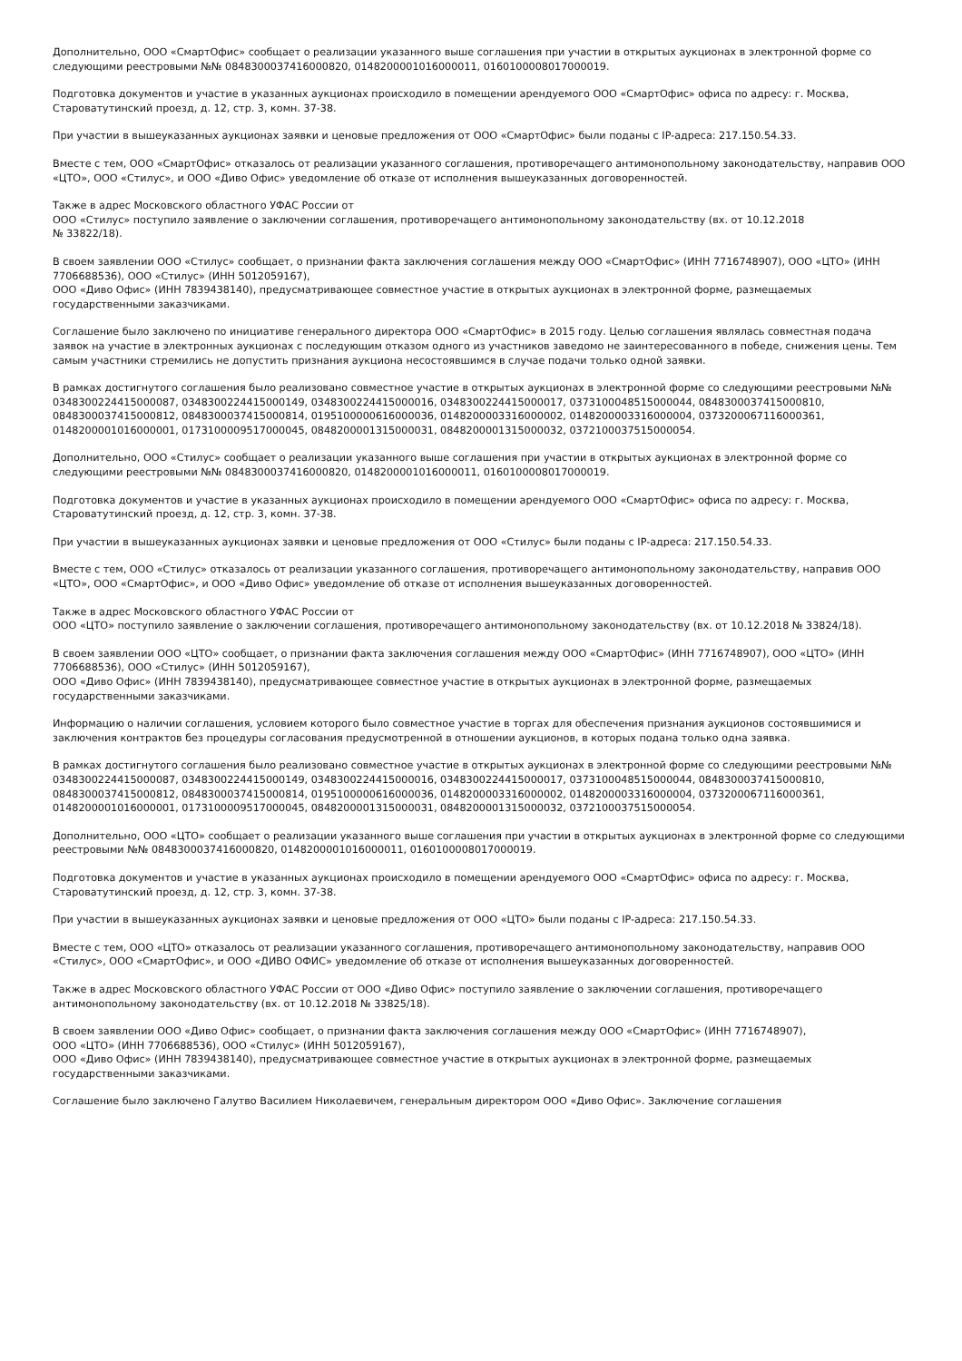Дополнительно, ООО «СмартОфис» сообщает о реализации указанного выше соглашения при участии в открытых аукционах в электронной форме со следующими реестровыми №№ 0848300037416000820, 0148200001016000011, 0160100008017000019.
Подготовка документов и участие в указанных аукционах происходило в помещении арендуемого ООО «СмартОфис» офиса по адресу: г. Москва, Староватутинский проезд, д. 12, стр. 3, комн. 37-38.
При участии в вышеуказанных аукционах заявки и ценовые предложения от ООО «СмартОфис» были поданы с IP-адреса: 217.150.54.33.
Вместе с тем, ООО «СмартОфис» отказалось от реализации указанного соглашения, противоречащего антимонопольному законодательству, направив ООО «ЦТО», ООО «Стилус», и ООО «Диво Офис» уведомление об отказе от исполнения вышеуказанных договоренностей.
Также в адрес Московского областного УФАС России от
ООО «Стилус» поступило заявление о заключении соглашения, противоречащего антимонопольному законодательству (вх. от 10.12.2018
№ 33822/18).
В своем заявлении ООО «Стилус» сообщает, о признании факта заключения соглашения между ООО «СмартОфис» (ИНН 7716748907), ООО «ЦТО» (ИНН 7706688536), ООО «Стилус» (ИНН 5012059167),
ООО «Диво Офис» (ИНН 7839438140), предусматривающее совместное участие в открытых аукционах в электронной форме, размещаемых государственными заказчиками.
Соглашение было заключено по инициативе генерального директора ООО «СмартОфис» в 2015 году. Целью соглашения являлась совместная подача заявок на участие в электронных аукционах с последующим отказом одного из участников заведомо не заинтересованного в победе, снижения цены. Тем самым участники стремились не допустить признания аукциона несостоявшимся в случае подачи только одной заявки.
В рамках достигнутого соглашения было реализовано совместное участие в открытых аукционах в электронной форме со следующими реестровыми №№ 0348300224415000087, 0348300224415000149, 0348300224415000016, 0348300224415000017, 0373100048515000044, 0848300037415000810, 0848300037415000812, 0848300037415000814, 0195100000616000036, 0148200003316000002, 0148200003316000004, 0373200067116000361, 0148200001016000001, 0173100009517000045, 0848200001315000031, 0848200001315000032, 0372100037515000054.
Дополнительно, ООО «Стилус» сообщает о реализации указанного выше соглашения при участии в открытых аукционах в электронной форме со следующими реестровыми №№ 0848300037416000820, 0148200001016000011, 0160100008017000019.
Подготовка документов и участие в указанных аукционах происходило в помещении арендуемого ООО «СмартОфис» офиса по адресу: г. Москва, Староватутинский проезд, д. 12, стр. 3, комн. 37-38.
При участии в вышеуказанных аукционах заявки и ценовые предложения от ООО «Стилус» были поданы с IP-адреса: 217.150.54.33.
Вместе с тем, ООО «Стилус» отказалось от реализации указанного соглашения, противоречащего антимонопольному законодательству, направив ООО «ЦТО», ООО «СмартОфис», и ООО «Диво Офис» уведомление об отказе от исполнения вышеуказанных договоренностей.
Также в адрес Московского областного УФАС России от
ООО «ЦТО» поступило заявление о заключении соглашения, противоречащего антимонопольному законодательству (вх. от 10.12.2018 № 33824/18).
В своем заявлении ООО «ЦТО» сообщает, о признании факта заключения соглашения между ООО «СмартОфис» (ИНН 7716748907), ООО «ЦТО» (ИНН 7706688536), ООО «Стилус» (ИНН 5012059167),
ООО «Диво Офис» (ИНН 7839438140), предусматривающее совместное участие в открытых аукционах в электронной форме, размещаемых государственными заказчиками.
Информацию о наличии соглашения, условием которого было совместное участие в торгах для обеспечения признания аукционов состоявшимися и заключения контрактов без процедуры согласования предусмотренной в отношении аукционов, в которых подана только одна заявка.
В рамках достигнутого соглашения было реализовано совместное участие в открытых аукционах в электронной форме со следующими реестровыми №№ 0348300224415000087, 0348300224415000149, 0348300224415000016, 0348300224415000017, 0373100048515000044, 0848300037415000810, 0848300037415000812, 0848300037415000814, 0195100000616000036, 0148200003316000002, 0148200003316000004, 0373200067116000361, 0148200001016000001, 0173100009517000045, 0848200001315000031, 0848200001315000032, 0372100037515000054.
Дополнительно, ООО «ЦТО» сообщает о реализации указанного выше соглашения при участии в открытых аукционах в электронной форме со следующими реестровыми №№ 0848300037416000820, 0148200001016000011, 0160100008017000019.
Подготовка документов и участие в указанных аукционах происходило в помещении арендуемого ООО «СмартОфис» офиса по адресу: г. Москва, Староватутинский проезд, д. 12, стр. 3, комн. 37-38.
При участии в вышеуказанных аукционах заявки и ценовые предложения от ООО «ЦТО» были поданы с IP-адреса: 217.150.54.33.
Вместе с тем, ООО «ЦТО» отказалось от реализации указанного соглашения, противоречащего антимонопольному законодательству, направив ООО «Стилус», ООО «СмартОфис», и ООО «ДИВО ОФИС» уведомление об отказе от исполнения вышеуказанных договоренностей.
Также в адрес Московского областного УФАС России от ООО «Диво Офис» поступило заявление о заключении соглашения, противоречащего антимонопольному законодательству (вх. от 10.12.2018 № 33825/18).
В своем заявлении ООО «Диво Офис» сообщает, о признании факта заключения соглашения между ООО «СмартОфис» (ИНН 7716748907),
ООО «ЦТО» (ИНН 7706688536), ООО «Стилус» (ИНН 5012059167),
ООО «Диво Офис» (ИНН 7839438140), предусматривающее совместное участие в открытых аукционах в электронной форме, размещаемых государственными заказчиками.
Соглашение было заключено Галутво Василием Николаевичем, генеральным директором ООО «Диво Офис». Заключение соглашения